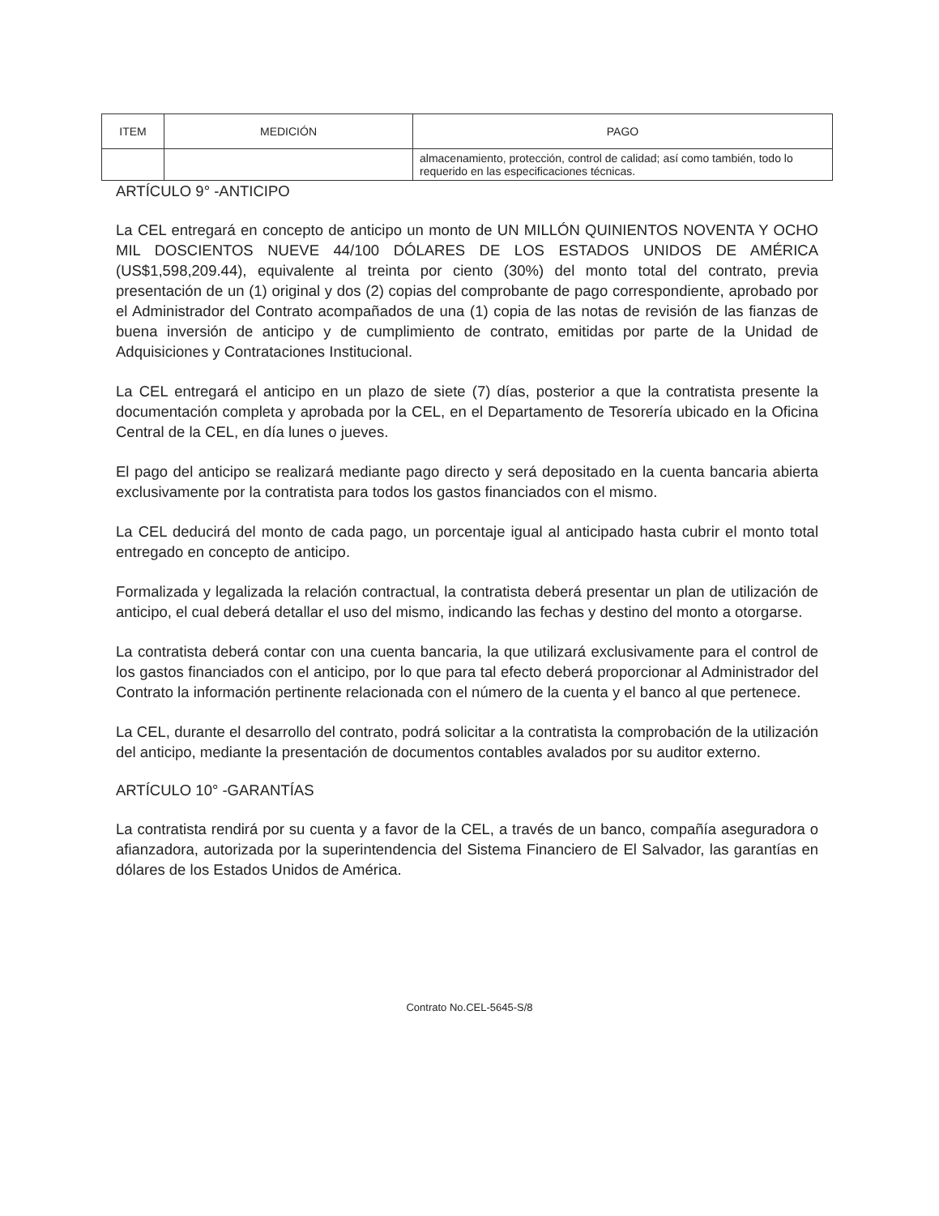| ITEM | MEDICIÓN | PAGO |
| --- | --- | --- |
| | | almacenamiento, protección, control de calidad; así como también, todo lo requerido en las especificaciones técnicas. |
ARTÍCULO 9° -ANTICIPO
La CEL entregará en concepto de anticipo un monto de UN MILLÓN QUINIENTOS NOVENTA Y OCHO MIL DOSCIENTOS NUEVE 44/100 DÓLARES DE LOS ESTADOS UNIDOS DE AMÉRICA (US$1,598,209.44), equivalente al treinta por ciento (30%) del monto total del contrato, previa presentación de un (1) original y dos (2) copias del comprobante de pago correspondiente, aprobado por el Administrador del Contrato acompañados de una (1) copia de las notas de revisión de las fianzas de buena inversión de anticipo y de cumplimiento de contrato, emitidas por parte de la Unidad de Adquisiciones y Contrataciones Institucional.
La CEL entregará el anticipo en un plazo de siete (7) días, posterior a que la contratista presente la documentación completa y aprobada por la CEL, en el Departamento de Tesorería ubicado en la Oficina Central de la CEL, en día lunes o jueves.
El pago del anticipo se realizará mediante pago directo y será depositado en la cuenta bancaria abierta exclusivamente por la contratista para todos los gastos financiados con el mismo.
La CEL deducirá del monto de cada pago, un porcentaje igual al anticipado hasta cubrir el monto total entregado en concepto de anticipo.
Formalizada y legalizada la relación contractual, la contratista deberá presentar un plan de utilización de anticipo, el cual deberá detallar el uso del mismo, indicando las fechas y destino del monto a otorgarse.
La contratista deberá contar con una cuenta bancaria, la que utilizará exclusivamente para el control de los gastos financiados con el anticipo, por lo que para tal efecto deberá proporcionar al Administrador del Contrato la información pertinente relacionada con el número de la cuenta y el banco al que pertenece.
La CEL, durante el desarrollo del contrato, podrá solicitar a la contratista la comprobación de la utilización del anticipo, mediante la presentación de documentos contables avalados por su auditor externo.
ARTÍCULO 10° -GARANTÍAS
La contratista rendirá por su cuenta y a favor de la CEL, a través de un banco, compañía aseguradora o afianzadora, autorizada por la superintendencia del Sistema Financiero de El Salvador, las garantías en dólares de los Estados Unidos de América.
Contrato No.CEL-5645-S/8